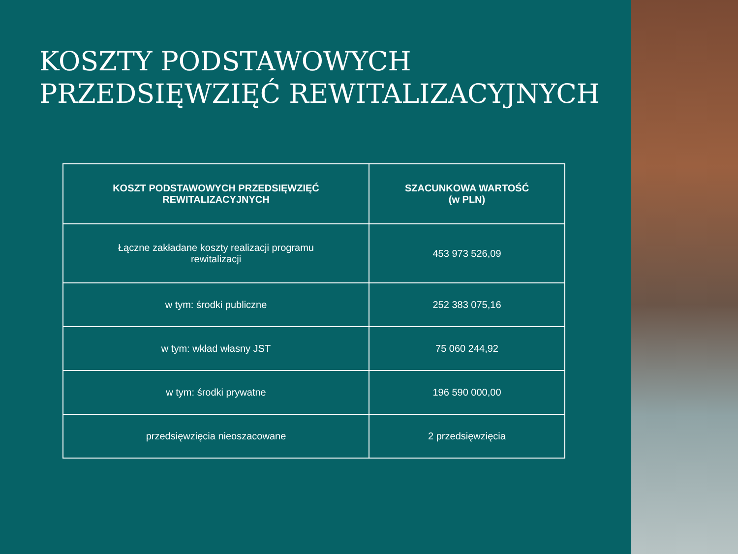KOSZTY PODSTAWOWYCH PRZEDSIĘWZIĘĆ REWITALIZACYJNYCH
| KOSZT PODSTAWOWYCH PRZEDSIĘWZIĘĆ REWITALIZACYJNYCH | SZACUNKOWA WARTOŚĆ (w PLN) |
| --- | --- |
| Łączne zakładane koszty realizacji programu rewitalizacji | 453 973 526,09 |
| w tym: środki publiczne | 252 383 075,16 |
| w tym: wkład własny JST | 75 060 244,92 |
| w tym: środki prywatne | 196 590 000,00 |
| przedsięwzięcia nieoszacowane | 2 przedsięwzięcia |